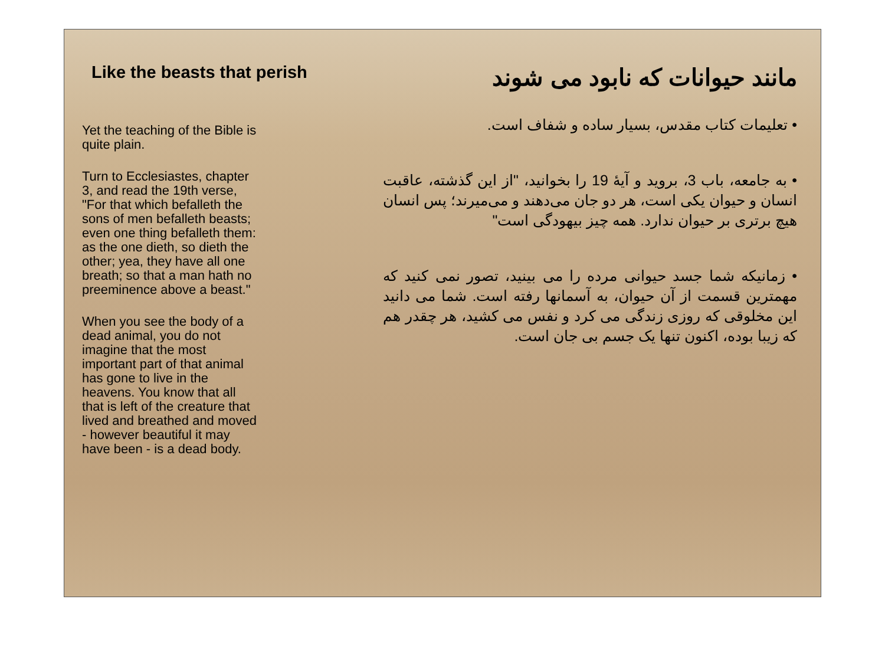Like the beasts that perish
Yet the teaching of the Bible is quite plain.
Turn to Ecclesiastes, chapter 3, and read the 19th verse, "For that which befalleth the sons of men befalleth beasts; even one thing befalleth them: as the one dieth, so dieth the other; yea, they have all one breath; so that a man hath no preeminence above a beast."
When you see the body of a dead animal, you do not imagine that the most important part of that animal has gone to live in the heavens. You know that all that is left of the creature that lived and breathed and moved - however beautiful it may have been - is a dead body.
مانند حیوانات که نابود می شوند
• تعلیمات کتاب مقدس، بسیار ساده و شفاف است.
• به جامعه، باب 3، بروید و آیهٔ 19 را بخوانید، "از این گذشته، عاقبت انسان و حیوان یکی است، هر دو جان می‌دهند و می‌میرند؛ پس انسان هیچ برتری بر حیوان ندارد. همه چیز بیهودگی است"
• زمانیکه شما جسد حیوانی مرده را می بینید، تصور نمی کنید که مهمترین قسمت از آن حیوان، به آسمانها رفته است. شما می دانید این مخلوقی که روزی زندگی می کرد و نفس می کشید، هر چقدر هم که زیبا بوده، اکنون تنها یک جسم بی جان است.